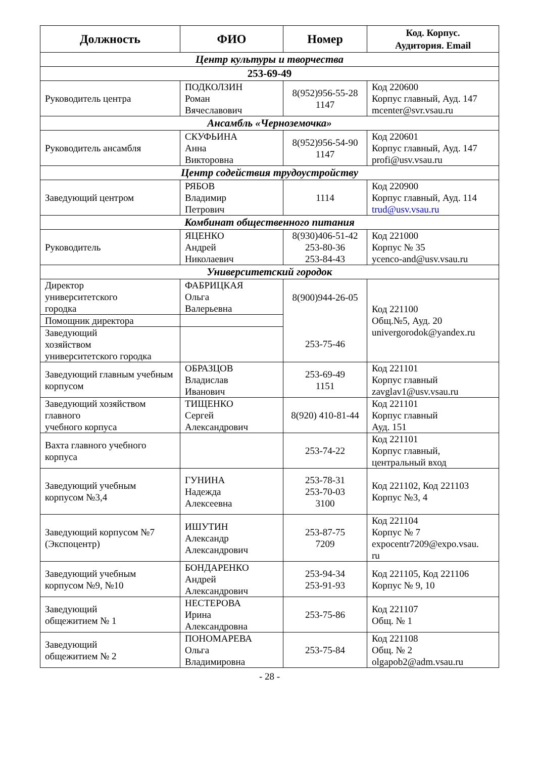| Должность | ФИО | Номер | Код. Корпус. Аудитория. Email |
| --- | --- | --- | --- |
| Центр культуры и творчества | | | |
| 253-69-49 | | | |
| Руководитель центра | ПОДКОЛЗИН Роман Вячеславович | 8(952)956-55-28 1147 | Код 220600 Корпус главный, Ауд. 147 mcenter@svr.vsau.ru |
| Ансамбль «Черноземочка» | | | |
| Руководитель ансамбля | СКУФЬИНА Анна Викторовна | 8(952)956-54-90 1147 | Код 220601 Корпус главный, Ауд. 147 profi@usv.vsau.ru |
| Центр содействия трудоустройству | | | |
| Заведующий центром | РЯБОВ Владимир Петрович | 1114 | Код 220900 Корпус главный, Ауд. 114 trud@usv.vsau.ru |
| Комбинат общественного питания | | | |
| Руководитель | ЯЦЕНКО Андрей Николаевич | 8(930)406-51-42 253-80-36 253-84-43 | Код 221000 Корпус № 35 ycenco-and@usv.vsau.ru |
| Университетский городок | | | |
| Директор университетского городка | ФАБРИЦКАЯ Ольга Валерьевна | 8(900)944-26-05 253-75-46 | Код 221100 Общ.№5, Ауд. 20 univergorodok@yandex.ru |
| Помощник директора | | | |
| Заведующий хозяйством университетского городка | | | |
| Заведующий главным учебным корпусом | ОБРАЗЦОВ Владислав Иванович | 253-69-49 1151 | Код 221101 Корпус главный zavglav1@usv.vsau.ru |
| Заведующий хозяйством главного учебного корпуса | ТИЩЕНКО Сергей Александрович | 8(920) 410-81-44 | Код 221101 Корпус главный Ауд. 151 |
| Вахта главного учебного корпуса | | 253-74-22 | Код 221101 Корпус главный, центральный вход |
| Заведующий учебным корпусом №3,4 | ГУНИНА Надежда Алексеевна | 253-78-31 253-70-03 3100 | Код 221102, Код 221103 Корпус №3, 4 |
| Заведующий корпусом №7 (Экспоцентр) | ИШУТИН Александр Александрович | 253-87-75 7209 | Код 221104 Корпус № 7 expocentr7209@expo.vsau. ru |
| Заведующий учебным корпусом №9, №10 | БОНДАРЕНКО Андрей Александрович | 253-94-34 253-91-93 | Код 221105, Код 221106 Корпус № 9, 10 |
| Заведующий общежитием № 1 | НЕСТЕРОВА Ирина Александровна | 253-75-86 | Код 221107 Общ. № 1 |
| Заведующий общежитием № 2 | ПОНОМАРЕВА Ольга Владимировна | 253-75-84 | Код 221108 Общ. № 2 olgapob2@adm.vsau.ru |
- 28 -